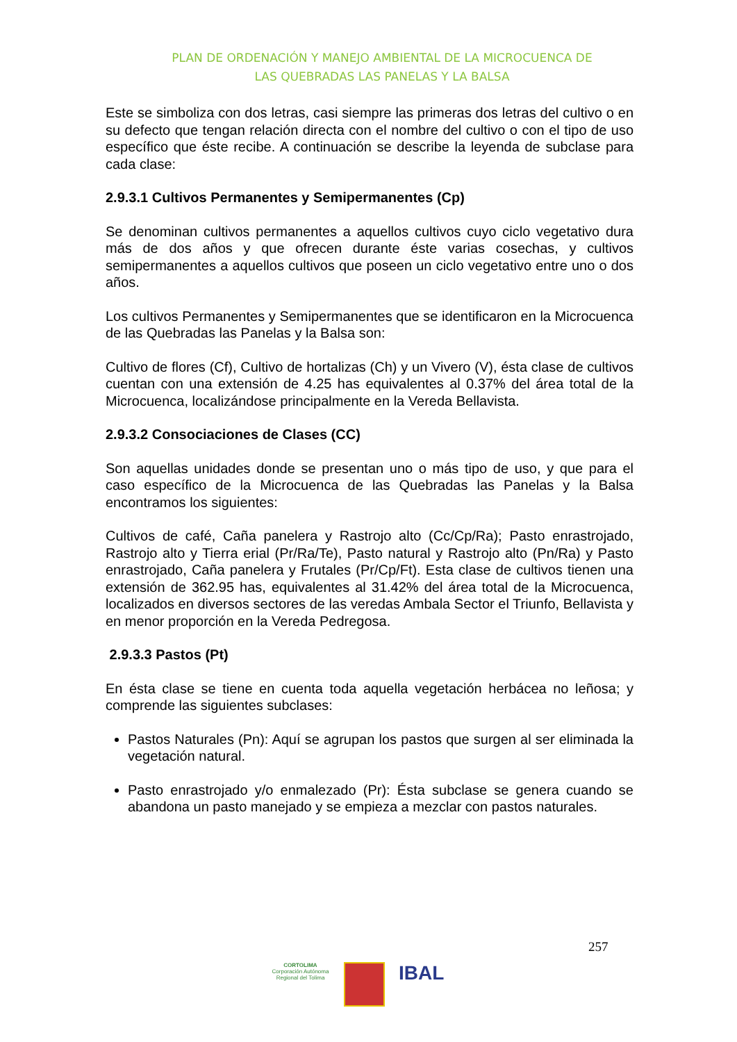PLAN DE ORDENACIÓN Y MANEJO AMBIENTAL DE LA MICROCUENCA DE
LAS QUEBRADAS LAS PANELAS Y LA BALSA
Este se simboliza con dos letras, casi siempre las primeras dos letras del cultivo o en su defecto que tengan relación directa con el nombre del cultivo o con el tipo de uso específico que éste recibe. A continuación se describe la leyenda de subclase para cada clase:
2.9.3.1 Cultivos Permanentes y Semipermanentes (Cp)
Se denominan cultivos permanentes a aquellos cultivos cuyo ciclo vegetativo dura más de dos años y que ofrecen durante éste varias cosechas, y cultivos semipermanentes a aquellos cultivos que poseen un ciclo vegetativo entre uno o dos años.
Los cultivos Permanentes y Semipermanentes que se identificaron en la Microcuenca de las Quebradas las Panelas y la Balsa son:
Cultivo de flores (Cf), Cultivo de hortalizas (Ch) y un Vivero (V), ésta clase de cultivos cuentan con una extensión de 4.25 has equivalentes al 0.37% del área total de la Microcuenca, localizándose principalmente en la Vereda Bellavista.
2.9.3.2 Consociaciones de Clases (CC)
Son aquellas unidades donde se presentan uno o más tipo de uso, y que para el caso específico de la Microcuenca de las Quebradas las Panelas y la Balsa encontramos los siguientes:
Cultivos de café, Caña panelera y Rastrojo alto (Cc/Cp/Ra); Pasto enrastrojado, Rastrojo alto y Tierra erial (Pr/Ra/Te), Pasto natural y Rastrojo alto (Pn/Ra) y Pasto enrastrojado, Caña panelera y Frutales (Pr/Cp/Ft). Esta clase de cultivos tienen una extensión de 362.95 has, equivalentes al 31.42% del área total de la Microcuenca, localizados en diversos sectores de las veredas Ambala Sector el Triunfo, Bellavista y en menor proporción en la Vereda Pedregosa.
2.9.3.3 Pastos (Pt)
En ésta clase se tiene en cuenta toda aquella vegetación herbácea no leñosa; y comprende las siguientes subclases:
Pastos Naturales (Pn): Aquí se agrupan los pastos que surgen al ser eliminada la vegetación natural.
Pasto enrastrojado y/o enmalezado (Pr): Ésta subclase se genera cuando se abandona un pasto manejado y se empieza a mezclar con pastos naturales.
257
CORTOLIMA
Corporación Autónoma Regional del Tolima
IBAL